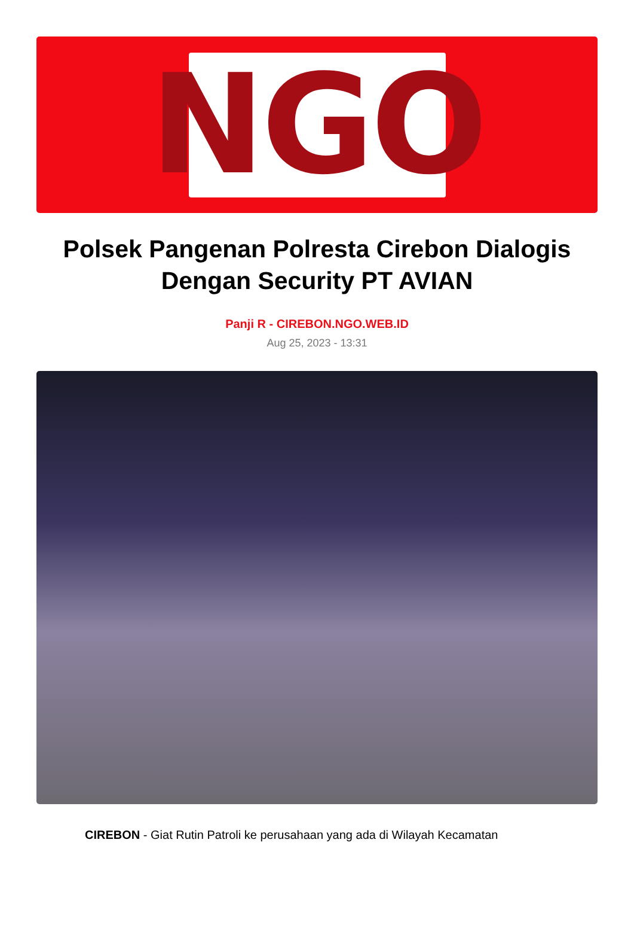NGO
Polsek Pangenan Polresta Cirebon Dialogis Dengan Security PT AVIAN
Panji R - CIREBON.NGO.WEB.ID
Aug 25, 2023 - 13:31
CIREBON - Giat Rutin Patroli ke perusahaan yang ada di Wilayah Kecamatan